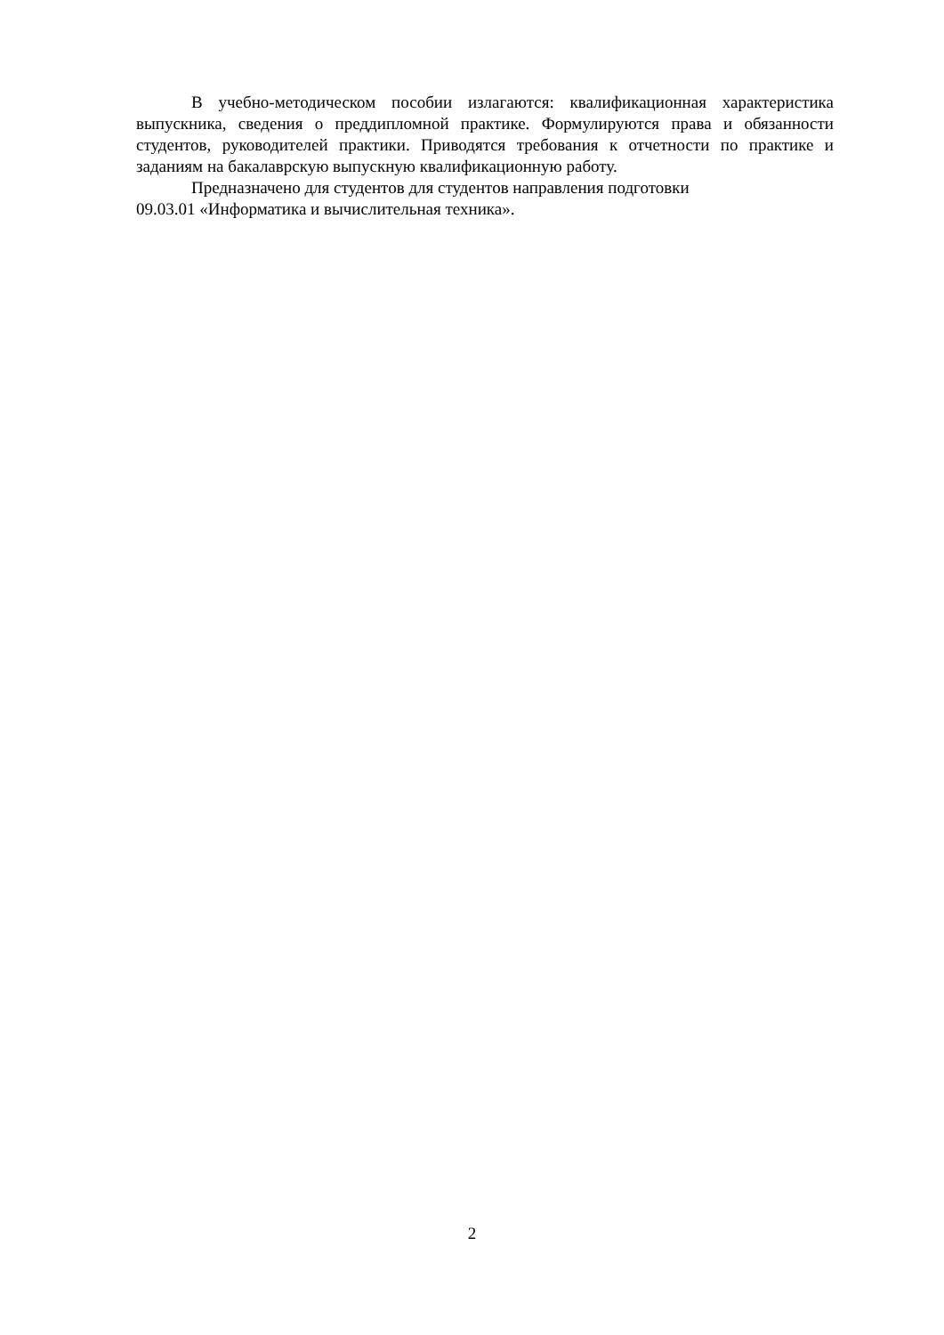В учебно-методическом пособии излагаются: квалификационная характеристика выпускника, сведения о преддипломной практике. Формулируются права и обязанности студентов, руководителей практики. Приводятся требования к отчетности по практике и заданиям на бакалаврскую выпускную квалификационную работу.
Предназначено для студентов для студентов направления подготовки
09.03.01 «Информатика и вычислительная техника».
2